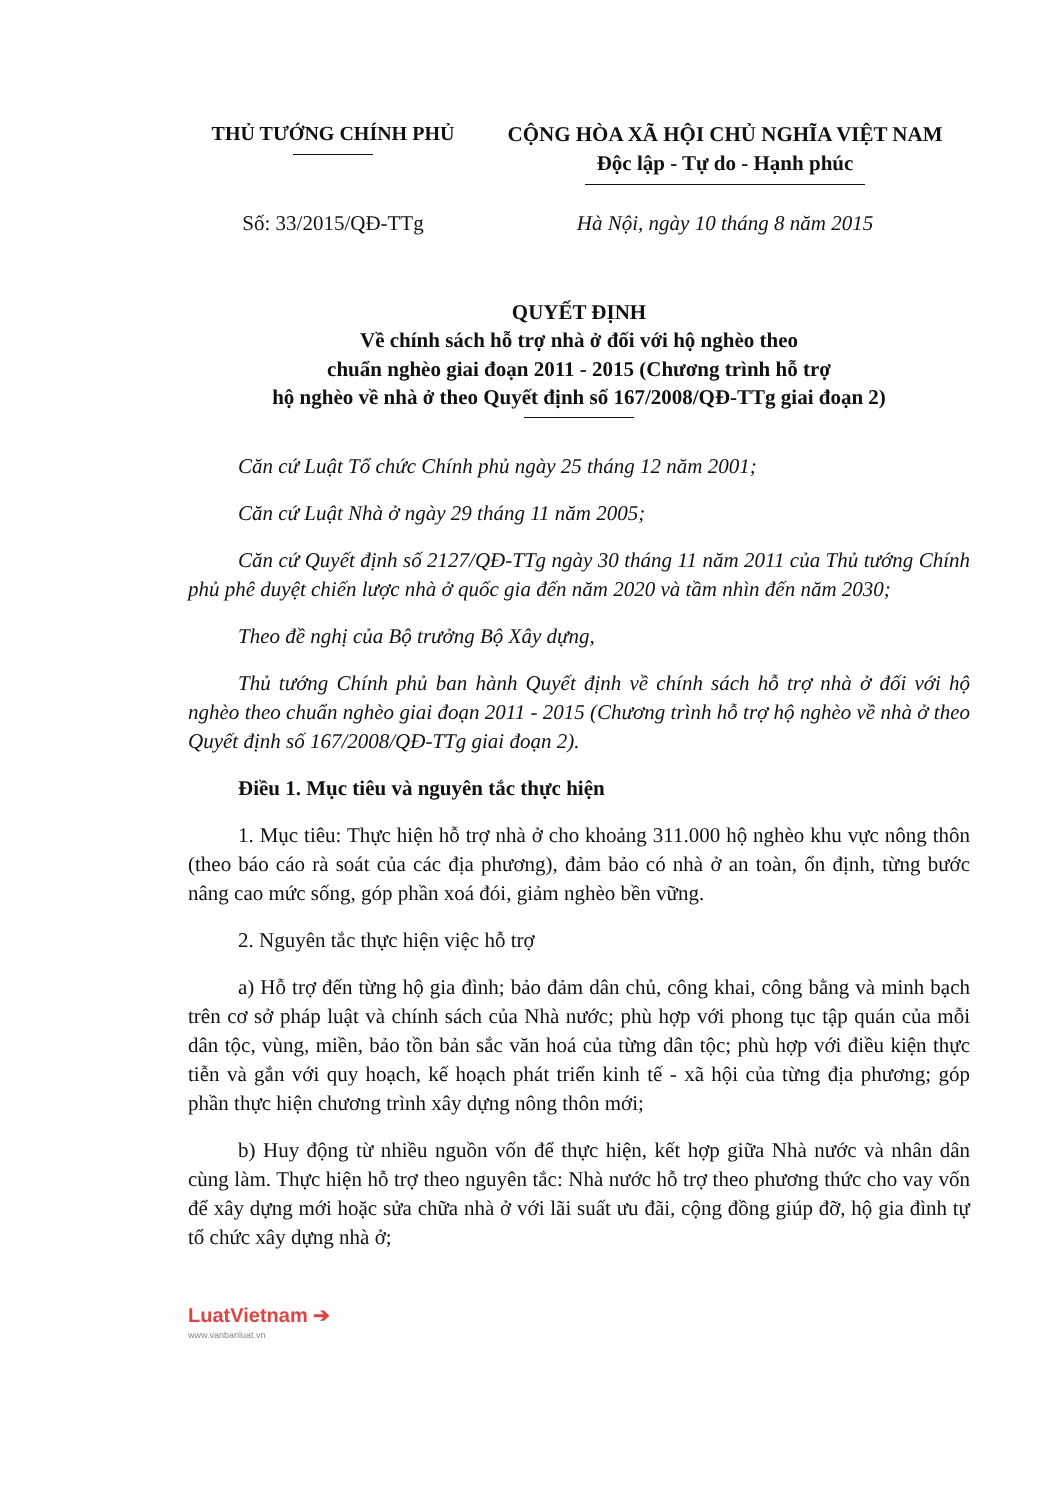THỦ TƯỚNG CHÍNH PHỦ CỘNG HÒA XÃ HỘI CHỦ NGHĨA VIỆT NAM
Độc lập - Tự do - Hạnh phúc
Số: 33/2015/QĐ-TTg Hà Nội, ngày 10 tháng 8 năm 2015
QUYẾT ĐỊNH
Về chính sách hỗ trợ nhà ở đối với hộ nghèo theo
chuẩn nghèo giai đoạn 2011 - 2015 (Chương trình hỗ trợ
hộ nghèo về nhà ở theo Quyết định số 167/2008/QĐ-TTg giai đoạn 2)
Căn cứ Luật Tổ chức Chính phủ ngày 25 tháng 12 năm 2001;
Căn cứ Luật Nhà ở ngày 29 tháng 11 năm 2005;
Căn cứ Quyết định số 2127/QĐ-TTg ngày 30 tháng 11 năm 2011 của Thủ tướng Chính phủ phê duyệt chiến lược nhà ở quốc gia đến năm 2020 và tầm nhìn đến năm 2030;
Theo đề nghị của Bộ trưởng Bộ Xây dựng,
Thủ tướng Chính phủ ban hành Quyết định về chính sách hỗ trợ nhà ở đối với hộ nghèo theo chuẩn nghèo giai đoạn 2011 - 2015 (Chương trình hỗ trợ hộ nghèo về nhà ở theo Quyết định số 167/2008/QĐ-TTg giai đoạn 2).
Điều 1. Mục tiêu và nguyên tắc thực hiện
1. Mục tiêu: Thực hiện hỗ trợ nhà ở cho khoảng 311.000 hộ nghèo khu vực nông thôn (theo báo cáo rà soát của các địa phương), đảm bảo có nhà ở an toàn, ổn định, từng bước nâng cao mức sống, góp phần xoá đói, giảm nghèo bền vững.
2. Nguyên tắc thực hiện việc hỗ trợ
a) Hỗ trợ đến từng hộ gia đình; bảo đảm dân chủ, công khai, công bằng và minh bạch trên cơ sở pháp luật và chính sách của Nhà nước; phù hợp với phong tục tập quán của mỗi dân tộc, vùng, miền, bảo tồn bản sắc văn hoá của từng dân tộc; phù hợp với điều kiện thực tiễn và gắn với quy hoạch, kế hoạch phát triển kinh tế - xã hội của từng địa phương; góp phần thực hiện chương trình xây dựng nông thôn mới;
b) Huy động từ nhiều nguồn vốn để thực hiện, kết hợp giữa Nhà nước và nhân dân cùng làm. Thực hiện hỗ trợ theo nguyên tắc: Nhà nước hỗ trợ theo phương thức cho vay vốn để xây dựng mới hoặc sửa chữa nhà ở với lãi suất ưu đãi, cộng đồng giúp đỡ, hộ gia đình tự tổ chức xây dựng nhà ở;
LuatVietnam ➔
www.vanbanluat.vn